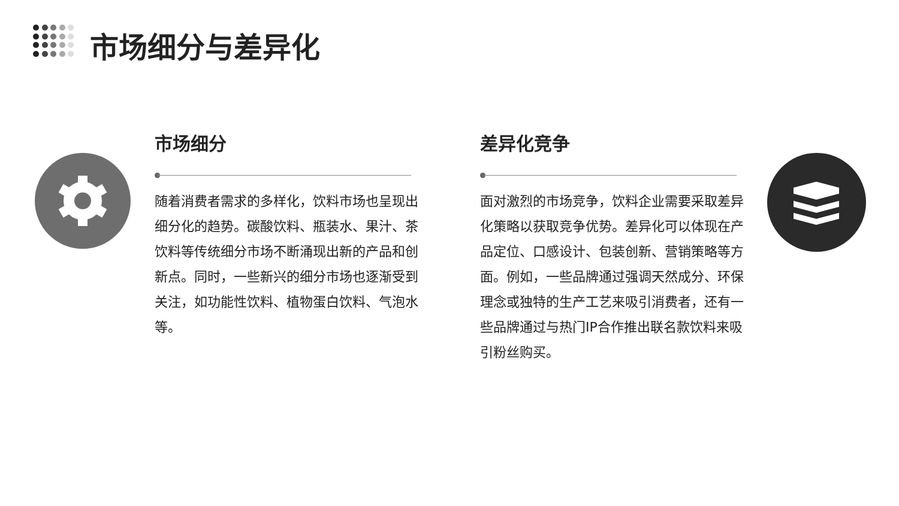市场细分与差异化
市场细分
随着消费者需求的多样化，饮料市场也呈现出细分化的趋势。碳酸饮料、瓶装水、果汁、茶饮料等传统细分市场不断涌现出新的产品和创新点。同时，一些新兴的细分市场也逐渐受到关注，如功能性饮料、植物蛋白饮料、气泡水等。
差异化竞争
面对激烈的市场竞争，饮料企业需要采取差异化策略以获取竞争优势。差异化可以体现在产品定位、口感设计、包装创新、营销策略等方面。例如，一些品牌通过强调天然成分、环保理念或独特的生产工艺来吸引消费者，还有一些品牌通过与热门IP合作推出联名款饮料来吸引粉丝购买。